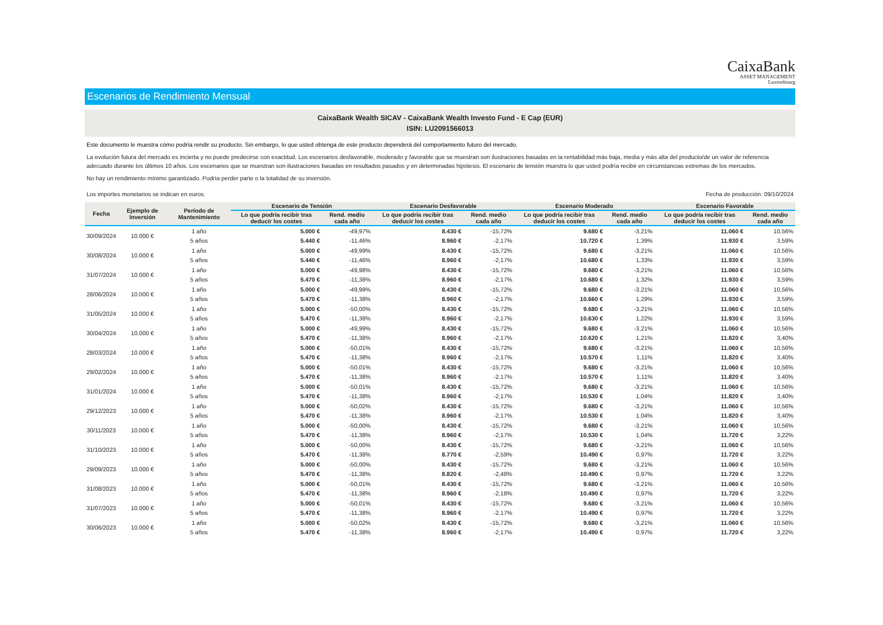CaixaBank
ASSET MANAGEMENT
Luxembourg
Escenarios de Rendimiento Mensual
CaixaBank Wealth SICAV - CaixaBank Wealth Investo Fund - E Cap (EUR)
ISIN: LU2091566013
Este documento le muestra cómo podría rendir su producto. Sin embargo, lo que usted obtenga de este producto dependerá del comportamiento futuro del mercado.
La evolución futura del mercado es incierta y no puede predecirse con exactitud. Los escenarios desfavorable, moderado y favorable que se muestran son ilustraciones basadas en la rentabilidad más baja, media y más alta del producto/de un valor de referencia adecuado durante los últimos 10 años. Los escenarios que se muestran son ilustraciones basadas en resultados pasados y en determinadas hipótesis. El escenario de tensión muestra lo que usted podría recibir en circunstancias extremas de los mercados.
No hay un rendimiento mínimo garantizado. Podría perder parte o la totalidad de su inversión.
Los importes monetarios se indican en euros.
Fecha de producción: 09/10/2024
| Fecha | Ejemplo de Inversión | Período de Mantenimiento | Escenario de Tensión | | Escenario Desfavorable | | Escenario Moderado | | Escenario Favorable | |
| --- | --- | --- | --- | --- | --- | --- | --- | --- | --- | --- |
| | | | Lo que podría recibir tras deducir los costes | Rend. medio cada año | Lo que podría recibir tras deducir los costes | Rend. medio cada año | Lo que podría recibir tras deducir los costes | Rend. medio cada año | Lo que podría recibir tras deducir los costes | Rend. medio cada año |
| 30/09/2024 | 10.000 € | 1 año | 5.000 € | -49,97% | 8.430 € | -15,72% | 9.680 € | -3,21% | 11.060 € | 10,56% |
| | | 5 años | 5.440 € | -11,46% | 8.960 € | -2,17% | 10.720 € | 1,39% | 11.930 € | 3,59% |
| 30/08/2024 | 10.000 € | 1 año | 5.000 € | -49,99% | 8.430 € | -15,72% | 9.680 € | -3,21% | 11.060 € | 10,56% |
| | | 5 años | 5.440 € | -11,46% | 8.960 € | -2,17% | 10.680 € | 1,33% | 11.930 € | 3,59% |
| 31/07/2024 | 10.000 € | 1 año | 5.000 € | -49,98% | 8.430 € | -15,72% | 9.680 € | -3,21% | 11.060 € | 10,56% |
| | | 5 años | 5.470 € | -11,38% | 8.960 € | -2,17% | 10.680 € | 1,32% | 11.930 € | 3,59% |
| 28/06/2024 | 10.000 € | 1 año | 5.000 € | -49,99% | 8.430 € | -15,72% | 9.680 € | -3,21% | 11.060 € | 10,56% |
| | | 5 años | 5.470 € | -11,38% | 8.960 € | -2,17% | 10.660 € | 1,29% | 11.930 € | 3,59% |
| 31/05/2024 | 10.000 € | 1 año | 5.000 € | -50,00% | 8.430 € | -15,72% | 9.680 € | -3,21% | 11.060 € | 10,56% |
| | | 5 años | 5.470 € | -11,38% | 8.960 € | -2,17% | 10.630 € | 1,22% | 11.930 € | 3,59% |
| 30/04/2024 | 10.000 € | 1 año | 5.000 € | -49,99% | 8.430 € | -15,72% | 9.680 € | -3,21% | 11.060 € | 10,56% |
| | | 5 años | 5.470 € | -11,38% | 8.960 € | -2,17% | 10.620 € | 1,21% | 11.820 € | 3,40% |
| 28/03/2024 | 10.000 € | 1 año | 5.000 € | -50,01% | 8.430 € | -15,72% | 9.680 € | -3,21% | 11.060 € | 10,56% |
| | | 5 años | 5.470 € | -11,38% | 8.960 € | -2,17% | 10.570 € | 1,11% | 11.820 € | 3,40% |
| 29/02/2024 | 10.000 € | 1 año | 5.000 € | -50,01% | 8.430 € | -15,72% | 9.680 € | -3,21% | 11.060 € | 10,56% |
| | | 5 años | 5.470 € | -11,38% | 8.960 € | -2,17% | 10.570 € | 1,11% | 11.820 € | 3,40% |
| 31/01/2024 | 10.000 € | 1 año | 5.000 € | -50,01% | 8.430 € | -15,72% | 9.680 € | -3,21% | 11.060 € | 10,56% |
| | | 5 años | 5.470 € | -11,38% | 8.960 € | -2,17% | 10.530 € | 1,04% | 11.820 € | 3,40% |
| 29/12/2023 | 10.000 € | 1 año | 5.000 € | -50,02% | 8.430 € | -15,72% | 9.680 € | -3,21% | 11.060 € | 10,56% |
| | | 5 años | 5.470 € | -11,38% | 8.960 € | -2,17% | 10.530 € | 1,04% | 11.820 € | 3,40% |
| 30/11/2023 | 10.000 € | 1 año | 5.000 € | -50,00% | 8.430 € | -15,72% | 9.680 € | -3,21% | 11.060 € | 10,56% |
| | | 5 años | 5.470 € | -11,38% | 8.960 € | -2,17% | 10.530 € | 1,04% | 11.720 € | 3,22% |
| 31/10/2023 | 10.000 € | 1 año | 5.000 € | -50,00% | 8.430 € | -15,72% | 9.680 € | -3,21% | 11.060 € | 10,56% |
| | | 5 años | 5.470 € | -11,38% | 8.770 € | -2,59% | 10.490 € | 0,97% | 11.720 € | 3,22% |
| 29/09/2023 | 10.000 € | 1 año | 5.000 € | -50,00% | 8.430 € | -15,72% | 9.680 € | -3,21% | 11.060 € | 10,56% |
| | | 5 años | 5.470 € | -11,38% | 8.820 € | -2,48% | 10.490 € | 0,97% | 11.720 € | 3,22% |
| 31/08/2023 | 10.000 € | 1 año | 5.000 € | -50,01% | 8.430 € | -15,72% | 9.680 € | -3,21% | 11.060 € | 10,56% |
| | | 5 años | 5.470 € | -11,38% | 8.960 € | -2,18% | 10.490 € | 0,97% | 11.720 € | 3,22% |
| 31/07/2023 | 10.000 € | 1 año | 5.000 € | -50,01% | 8.430 € | -15,72% | 9.680 € | -3,21% | 11.060 € | 10,56% |
| | | 5 años | 5.470 € | -11,38% | 8.960 € | -2,17% | 10.490 € | 0,97% | 11.720 € | 3,22% |
| 30/06/2023 | 10.000 € | 1 año | 5.000 € | -50,02% | 8.430 € | -15,72% | 9.680 € | -3,21% | 11.060 € | 10,56% |
| | | 5 años | 5.470 € | -11,38% | 8.960 € | -2,17% | 10.490 € | 0,97% | 11.720 € | 3,22% |